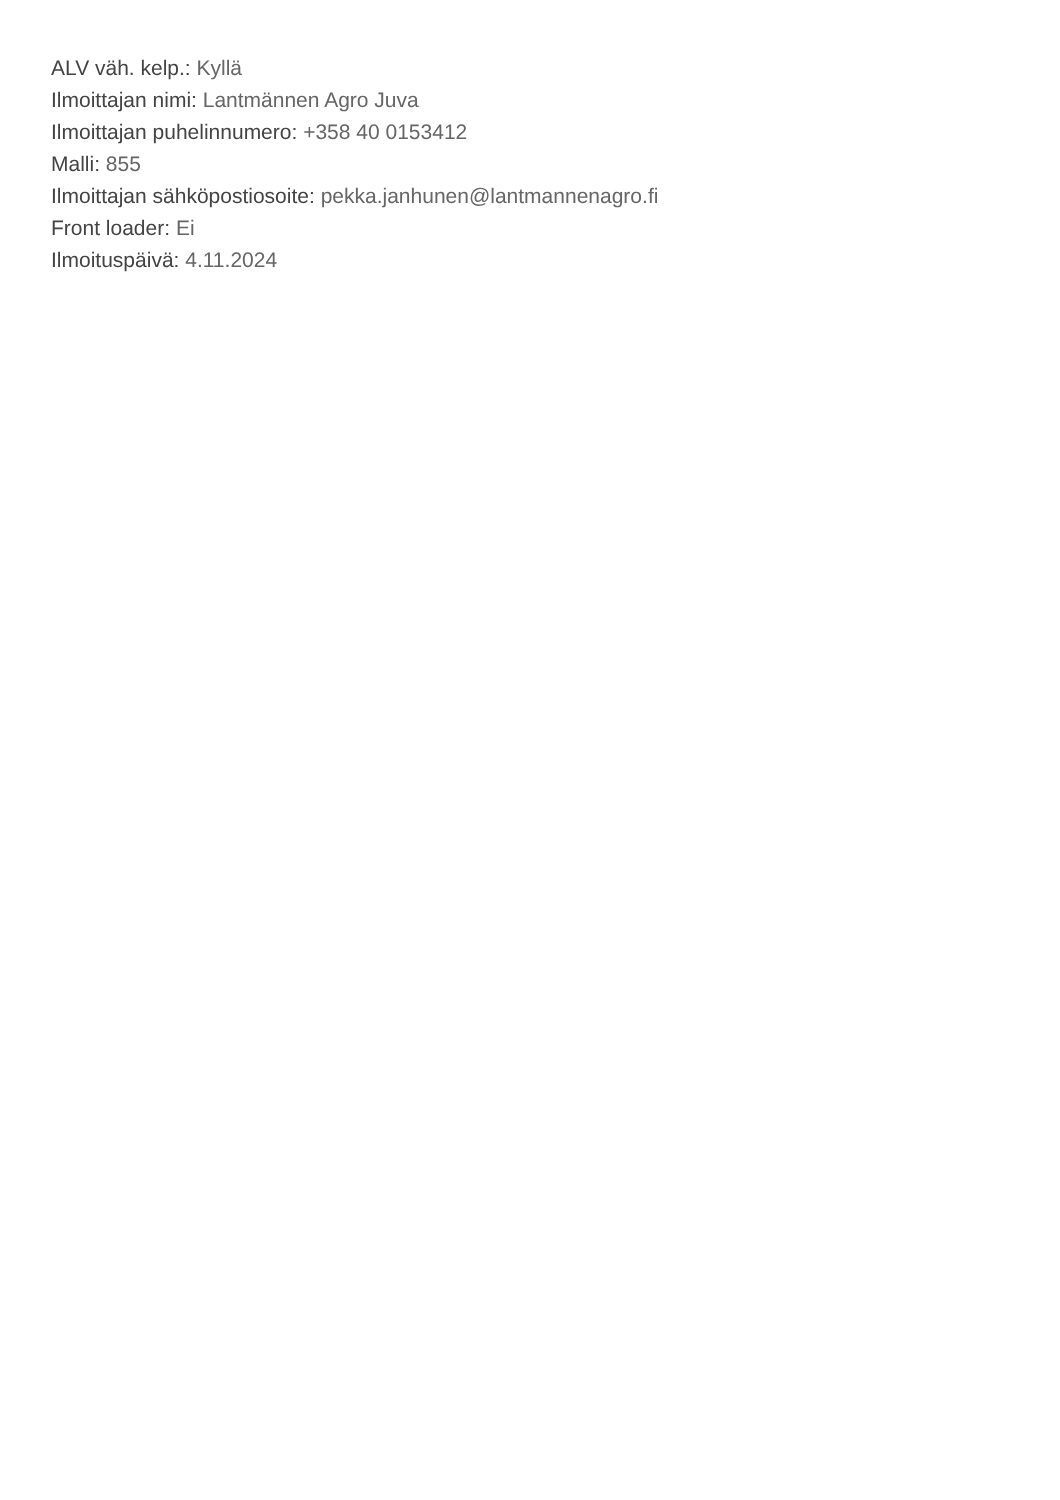ALV väh. kelp.: Kyllä
Ilmoittajan nimi: Lantmännen Agro Juva
Ilmoittajan puhelinnumero: +358 40 0153412
Malli: 855
Ilmoittajan sähköpostiosoite: pekka.janhunen@lantmannenagro.fi
Front loader: Ei
Ilmoituspäivä: 4.11.2024